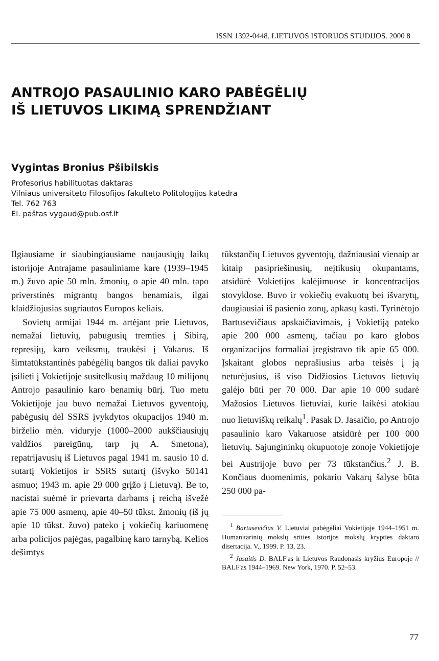ISSN 1392-0448. LIETUVOS ISTORIJOS STUDIJOS. 2000 8
ANTROJO PASAULINIO KARO PABĖGĖLIŲ
IŠ LIETUVOS LIKIMĄ SPRENDŽIANT
Vygintas Bronius Pšibilskis
Profesorius habilituotas daktaras
Vilniaus universiteto Filosofijos fakulteto Politologijos katedra
Tel. 762 763
El. paštas vygaud@pub.osf.lt
Ilgiausiame ir siaubingiausiame naujausiųjų laikų istorijoje Antrajame pasauliniame kare (1939–1945 m.) žuvo apie 50 mln. žmonių, o apie 40 mln. tapo priverstinės migrantų bangos benamiais, ilgai klaidžiojusias sugriautos Europos keliais.
Sovietų armijai 1944 m. artėjant prie Lietuvos, nemažai lietuvių, pabūgusių tremties į Sibirą, represijų, karo veiksmų, traukėsi į Vakarus. Iš šimtatūkstantinės pabėgėlių bangos tik daliai pavyko įsilieti į Vokietijoje susitelkusių maždaug 10 milijonų Antrojo pasaulinio karo benamių būrį. Tuo metu Vokietijoje jau buvo nemažai Lietuvos gyventojų, pabėgusių dėl SSRS įvykdytos okupacijos 1940 m. birželio mėn. viduryje (1000–2000 aukščiausiųjų valdžios pareigūnų, tarp jų A. Smetona), repatrijavusių iš Lietuvos pagal 1941 m. sausio 10 d. sutartį Vokietijos ir SSRS sutartį (išvyko 50141 asmuo; 1943 m. apie 29 000 grįžo į Lietuvą). Be to, nacistai suėmė ir prievarta darbams į reichą išvežė apie 75 000 asmenų, apie 40–50 tūkst. žmonių (iš jų apie 10 tūkst. žuvo) pateko į vokiečių kariuomenę arba policijos pajėgas, pagalbinę karo tarnybą. Kelios dešimtys
tūkstančių Lietuvos gyventojų, dažniausiai vienaip ar kitaip pasipriešinusių, neįtikusių okupantams, atsidūrė Vokietijos kalėjimuose ir koncentracijos stovyklose. Buvo ir vokiečių evakuotų bei išvarytų, daugiausiai iš pasienio zonų, apkasų kasti. Tyrinėtojo Bartusevičiaus apskaičiavimais, į Vokietiją pateko apie 200 000 asmenų, tačiau po karo globos organizacijos formaliai įregistravo tik apie 65 000. Įskaitant globos neprašiusius arba teisės į ją neturėjusius, iš viso Didžiosios Lietuvos lietuvių galėjo būti per 70 000. Dar apie 10 000 sudarė Mažosios Lietuvos lietuviai, kurie laikėsi atokiau nuo lietuviškų reikalų<sup>1</sup>. Pasak D. Jasaičio, po Antrojo pasaulinio karo Vakaruose atsidūrė per 100 000 lietuvių. Sąjungininkų okupuotoje zonoje Vokietijoje bei Austrijoje buvo per 73 tūkstančius.<sup>2</sup> J. B. Končiaus duomenimis, pokariu Vakarų šalyse būta 250 000 pa-
<sup>1</sup> Bartusevičius V. Lietuviai pabėgėliai Vokietijoje 1944–1951 m. Humanitarinių mokslų srities Istorijos mokslų krypties daktaro disertacija. V., 1999. P. 13, 23.
<sup>2</sup> Jasaitis D. BALF'as ir Lietuvos Raudonasis kryžius Europoje // BALF'as 1944–1969. New York, 1970. P. 52–53.
77